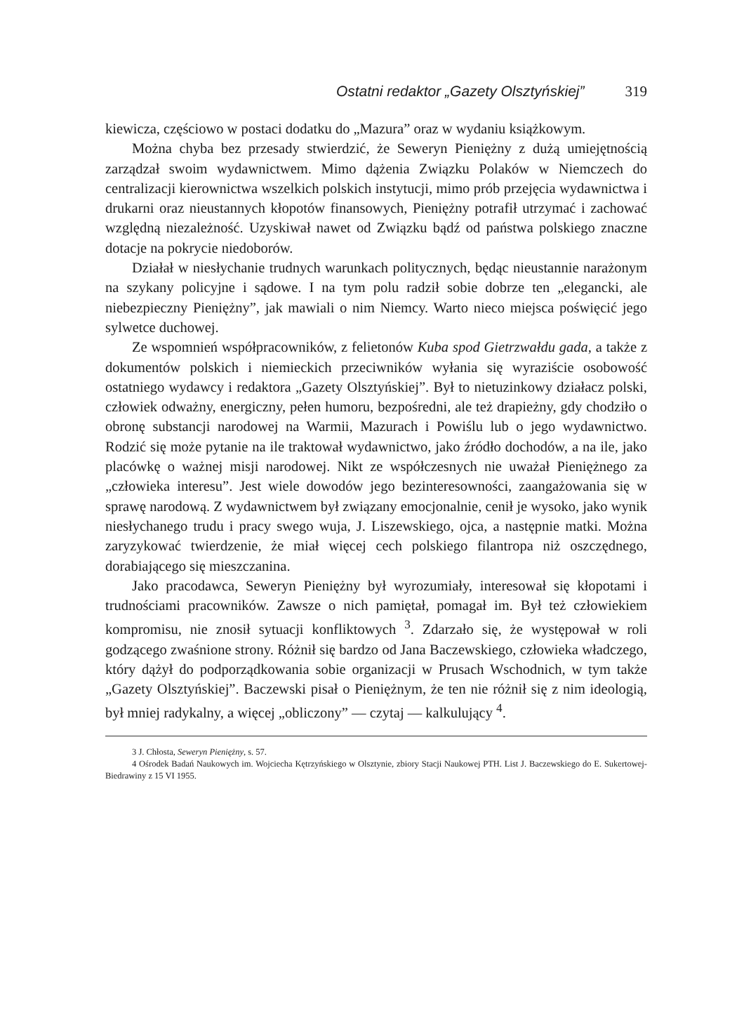Ostatni redaktor „Gazety Olsztyńskiej” 319
kiewicza, częściowo w postaci dodatku do „Mazura” oraz w wydaniu książkowym.
Można chyba bez przesady stwierdzić, że Seweryn Pieniężny z dużą umiejętnością zarządzał swoim wydawnictwem. Mimo dążenia Związku Polaków w Niemczech do centralizacji kierownictwa wszelkich polskich instytucji, mimo prób przejęcia wydawnictwa i drukarni oraz nieustannych kłopotów finansowych, Pieniężny potrafił utrzymać i zachować względną niezależność. Uzyskiwał nawet od Związku bądź od państwa polskiego znaczne dotacje na pokrycie niedoborów.
Działał w niesłychanie trudnych warunkach politycznych, będąc nieustannie narażonym na szykany policyjne i sądowe. I na tym polu radził sobie dobrze ten „elegancki, ale niebezpieczny Pieniężny”, jak mawiali o nim Niemcy. Warto nieco miejsca poświęcić jego sylwetce duchowej.
Ze wspomnień współpracowników, z felietonów Kuba spod Gietrzwałdu gada, a także z dokumentów polskich i niemieckich przeciwników wyłania się wyraziście osobowość ostatniego wydawcy i redaktora „Gazety Olsztyńskiej”. Był to nietuzinkowy działacz polski, człowiek odważny, energiczny, pełen humoru, bezpośredni, ale też drapieżny, gdy chodziło o obronę substancji narodowej na Warmii, Mazurach i Powiślu lub o jego wydawnictwo. Rodzić się może pytanie na ile traktował wydawnictwo, jako źródło dochodów, a na ile, jako placówkę o ważnej misji narodowej. Nikt ze współczesnych nie uważał Pieniężnego za „człowieka interesu”. Jest wiele dowodów jego bezinteresowności, zaangażowania się w sprawę narodową. Z wydawnictwem był związany emocjonalnie, cenił je wysoko, jako wynik niesłychanego trudu i pracy swego wuja, J. Liszewskiego, ojca, a następnie matki. Można zaryzykować twierdzenie, że miał więcej cech polskiego filantropa niż oszczędnego, dorabiającego się mieszczanina.
Jako pracodawca, Seweryn Pieniężny był wyrozumiały, interesował się kłopotami i trudnościami pracowników. Zawsze o nich pamiętał, pomagał im. Był też człowiekiem kompromisu, nie znosił sytuacji konfliktowych <sup>3</sup>. Zdarzało się, że występował w roli godzącego zwaśnione strony. Różnił się bardzo od Jana Baczewskiego, człowieka władczego, który dążył do podporządkowania sobie organizacji w Prusach Wschodnich, w tym także „Gazety Olsztyńskiej”. Baczewski pisał o Pieniężnym, że ten nie różnił się z nim ideologią, był mniej radykalny, a więcej „obliczony” — czytaj — kalkulujący <sup>4</sup>.
3 J. Chłosta, Seweryn Pieniężny, s. 57.
4 Ośrodek Badań Naukowych im. Wojciecha Kętrzyńskiego w Olsztynie, zbiory Stacji Naukowej PTH. List J. Baczewskiego do E. Sukertowej-Biedrawiny z 15 VI 1955.